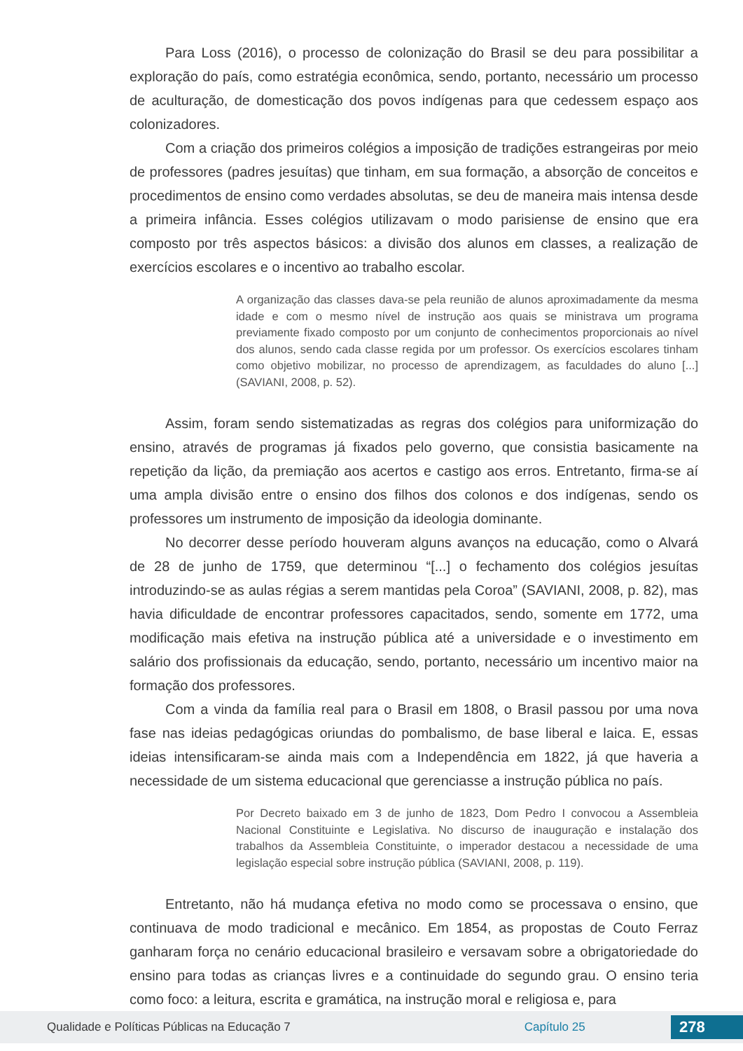Para Loss (2016), o processo de colonização do Brasil se deu para possibilitar a exploração do país, como estratégia econômica, sendo, portanto, necessário um processo de aculturação, de domesticação dos povos indígenas para que cedessem espaço aos colonizadores.
Com a criação dos primeiros colégios a imposição de tradições estrangeiras por meio de professores (padres jesuítas) que tinham, em sua formação, a absorção de conceitos e procedimentos de ensino como verdades absolutas, se deu de maneira mais intensa desde a primeira infância. Esses colégios utilizavam o modo parisiense de ensino que era composto por três aspectos básicos: a divisão dos alunos em classes, a realização de exercícios escolares e o incentivo ao trabalho escolar.
A organização das classes dava-se pela reunião de alunos aproximadamente da mesma idade e com o mesmo nível de instrução aos quais se ministrava um programa previamente fixado composto por um conjunto de conhecimentos proporcionais ao nível dos alunos, sendo cada classe regida por um professor. Os exercícios escolares tinham como objetivo mobilizar, no processo de aprendizagem, as faculdades do aluno [...] (SAVIANI, 2008, p. 52).
Assim, foram sendo sistematizadas as regras dos colégios para uniformização do ensino, através de programas já fixados pelo governo, que consistia basicamente na repetição da lição, da premiação aos acertos e castigo aos erros. Entretanto, firma-se aí uma ampla divisão entre o ensino dos filhos dos colonos e dos indígenas, sendo os professores um instrumento de imposição da ideologia dominante.
No decorrer desse período houveram alguns avanços na educação, como o Alvará de 28 de junho de 1759, que determinou “[...] o fechamento dos colégios jesuítas introduzindo-se as aulas régias a serem mantidas pela Coroa” (SAVIANI, 2008, p. 82), mas havia dificuldade de encontrar professores capacitados, sendo, somente em 1772, uma modificação mais efetiva na instrução pública até a universidade e o investimento em salário dos profissionais da educação, sendo, portanto, necessário um incentivo maior na formação dos professores.
Com a vinda da família real para o Brasil em 1808, o Brasil passou por uma nova fase nas ideias pedagógicas oriundas do pombalismo, de base liberal e laica. E, essas ideias intensificaram-se ainda mais com a Independência em 1822, já que haveria a necessidade de um sistema educacional que gerenciasse a instrução pública no país.
Por Decreto baixado em 3 de junho de 1823, Dom Pedro I convocou a Assembleia Nacional Constituinte e Legislativa. No discurso de inauguração e instalação dos trabalhos da Assembleia Constituinte, o imperador destacou a necessidade de uma legislação especial sobre instrução pública (SAVIANI, 2008, p. 119).
Entretanto, não há mudança efetiva no modo como se processava o ensino, que continuava de modo tradicional e mecânico. Em 1854, as propostas de Couto Ferraz ganharam força no cenário educacional brasileiro e versavam sobre a obrigatoriedade do ensino para todas as crianças livres e a continuidade do segundo grau. O ensino teria como foco: a leitura, escrita e gramática, na instrução moral e religiosa e, para
Qualidade e Políticas Públicas na Educação 7 Capítulo 25 278